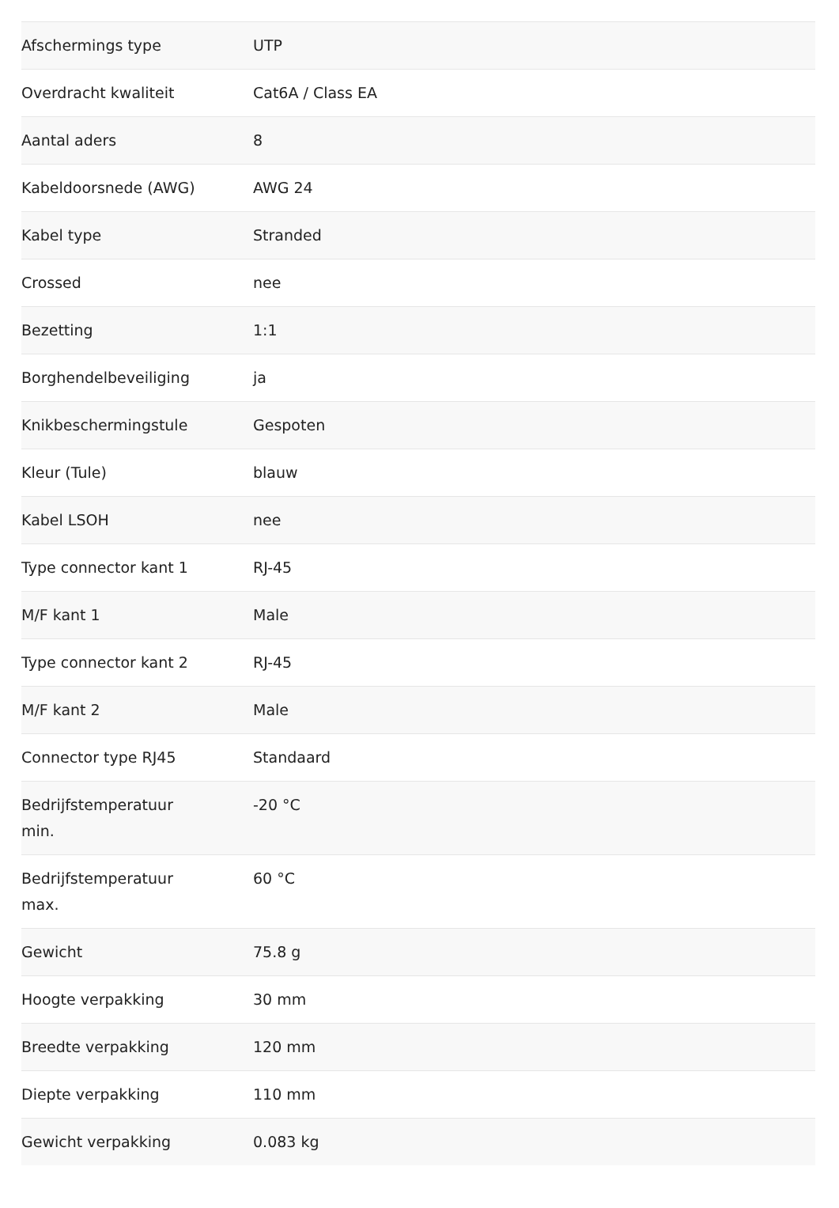| Afschermings type | UTP |
| Overdracht kwaliteit | Cat6A / Class EA |
| Aantal aders | 8 |
| Kabeldoorsnede (AWG) | AWG 24 |
| Kabel type | Stranded |
| Crossed | nee |
| Bezetting | 1:1 |
| Borghendelbeveiliging | ja |
| Knikbeschermingstule | Gespoten |
| Kleur (Tule) | blauw |
| Kabel LSOH | nee |
| Type connector kant 1 | RJ-45 |
| M/F kant 1 | Male |
| Type connector kant 2 | RJ-45 |
| M/F kant 2 | Male |
| Connector type RJ45 | Standaard |
| Bedrijfstemperatuur min. | -20 °C |
| Bedrijfstemperatuur max. | 60 °C |
| Gewicht | 75.8 g |
| Hoogte verpakking | 30 mm |
| Breedte verpakking | 120 mm |
| Diepte verpakking | 110 mm |
| Gewicht verpakking | 0.083 kg |